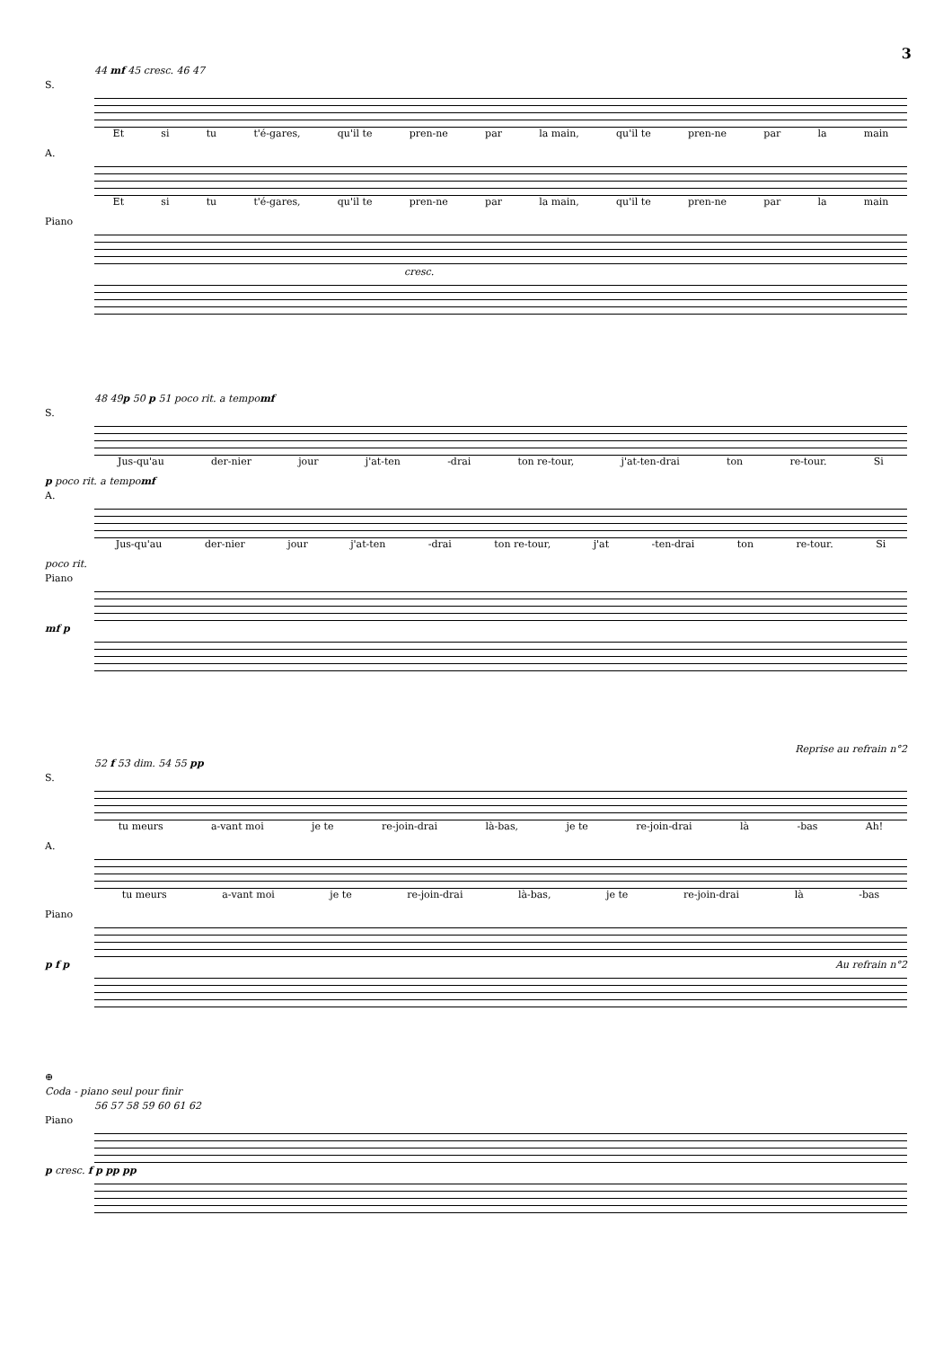3
44 mf 45 cresc. 46 47
S.
Et si tu t'é-gares, qu'il te pren-ne par la main, qu'il te pren-ne par la main
A.
Et si tu t'é-gares, qu'il te pren-ne par la main, qu'il te pren-ne par la main
Piano
cresc.
48 49 p 50 p 51 poco rit. a tempo mf
S.
Jus-qu'au der-nier jour j'at-ten -drai ton re-tour, j'at-ten-drai ton re-tour. Si
p poco rit. a tempo mf
A.
Jus-qu'au der-nier jour j'at-ten -drai ton re-tour, j'at -ten-drai ton re-tour. Si
poco rit.
Piano
mf p
Reprise au refrain n°2
52 f 53 dim. 54 55 pp
S.
tu meurs a-vant moi je te re-join-drai là-bas, je te re-join-drai là -bas Ah!
A.
tu meurs a-vant moi je te re-join-drai là-bas, je te re-join-drai là -bas
Piano
p f p Au refrain n°2
⊕
Coda - piano seul pour finir
56 57 58 59 60 61 62
Piano
p cresc. f p pp pp